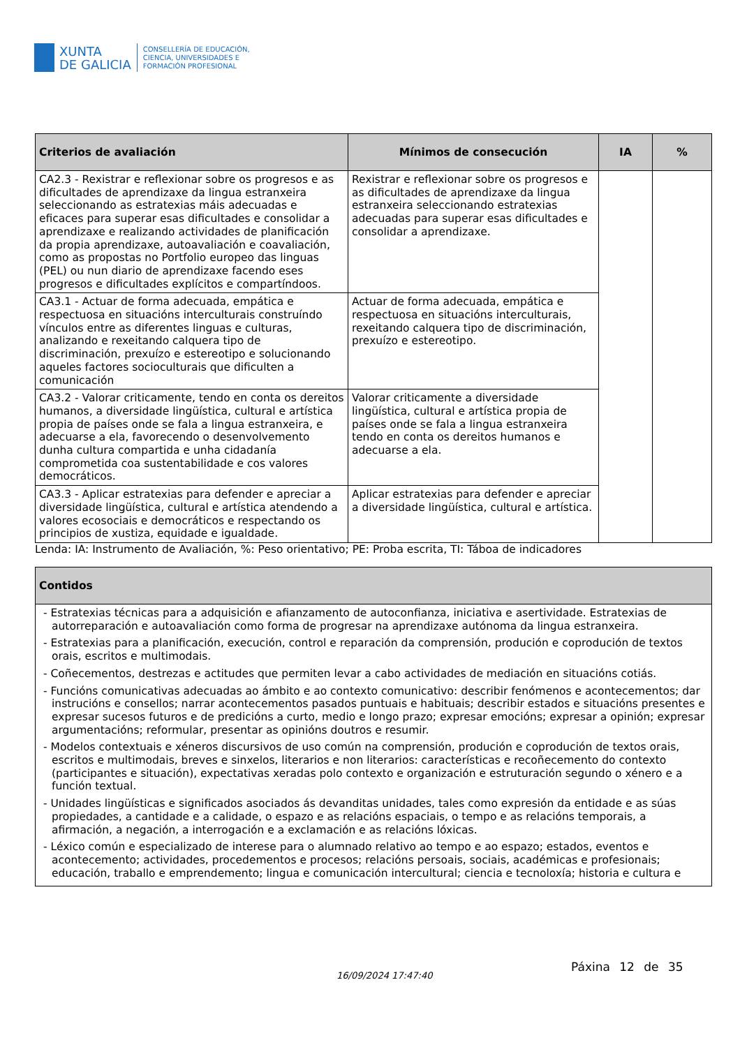XUNTA
DE GALICIA
CONSELLERÍA DE EDUCACIÓN,
CIENCIA, UNIVERSIDADES E
FORMACIÓN PROFESIONAL
| Criterios de avaliación | Mínimos de consecución | IA | % |
| --- | --- | --- | --- |
| CA2.3 - Rexistrar e reflexionar sobre os progresos e as dificultades de aprendizaxe da lingua estranxeira seleccionando as estratexias máis adecuadas e eficaces para superar esas dificultades e consolidar a aprendizaxe e realizando actividades de planificación da propia aprendizaxe, autoavaliación e coavaliación, como as propostas no Portfolio europeo das linguas (PEL) ou nun diario de aprendizaxe facendo eses progresos e dificultades explícitos e compartíndoos. | Rexistrar e reflexionar sobre os progresos e as dificultades de aprendizaxe da lingua estranxeira seleccionando estratexias adecuadas para superar esas dificultades e consolidar a aprendizaxe. | | |
| CA3.1 - Actuar de forma adecuada, empática e respectuosa en situacións interculturais construíndo vínculos entre as diferentes linguas e culturas, analizando e rexeitando calquera tipo de discriminación, prexuízo e estereotipo e solucionando aqueles factores socioculturais que dificulten a comunicación | Actuar de forma adecuada, empática e respectuosa en situacións interculturais, rexeitando calquera tipo de discriminación, prexuízo e estereotipo. | | |
| CA3.2 - Valorar criticamente, tendo en conta os dereitos humanos, a diversidade lingüística, cultural e artística propia de países onde se fala a lingua estranxeira, e adecuarse a ela, favorecendo o desenvolvemento dunha cultura compartida e unha cidadanía comprometida coa sustentabilidade e cos valores democráticos. | Valorar criticamente a diversidade lingüística, cultural e artística propia de países onde se fala a lingua estranxeira tendo en conta os dereitos humanos e adecuarse a ela. | | |
| CA3.3 - Aplicar estratexias para defender e apreciar a diversidade lingüística, cultural e artística atendendo a valores ecosociais e democráticos e respectando os principios de xustiza, equidade e igualdade. | Aplicar estratexias para defender e apreciar a diversidade lingüística, cultural e artística. | | |
Lenda: IA: Instrumento de Avaliación, %: Peso orientativo; PE: Proba escrita, TI: Táboa de indicadores
| Contidos |
| --- |
| - Estratexias técnicas para a adquisición e afianzamento de autoconfianza, iniciativa e asertividade. Estratexias de autorreparación e autoavaliación como forma de progresar na aprendizaxe autónoma da lingua estranxeira. - Estratexias para a planificación, execución, control e reparación da comprensión, produción e coprodución de textos orais, escritos e multimodais. - Coñecementos, destrezas e actitudes que permiten levar a cabo actividades de mediación en situacións cotiás. - Funcións comunicativas adecuadas ao ámbito e ao contexto comunicativo: describir fenómenos e acontecementos; dar instrucións e consellos; narrar acontecementos pasados puntuais e habituais; describir estados e situacións presentes e expresar sucesos futuros e de predicións a curto, medio e longo prazo; expresar emocións; expresar a opinión; expresar argumentacións; reformular, presentar as opinións doutros e resumir. - Modelos contextuais e xéneros discursivos de uso común na comprensión, produción e coprodución de textos orais, escritos e multimodais, breves e sinxelos, literarios e non literarios: características e recoñecemento do contexto (participantes e situación), expectativas xeradas polo contexto e organización e estruturación segundo o xénero e a función textual. - Unidades lingüísticas e significados asociados ás devanditas unidades, tales como expresión da entidade e as súas propiedades, a cantidade e a calidade, o espazo e as relacións espaciais, o tempo e as relacións temporais, a afirmación, a negación, a interrogación e a exclamación e as relacións lóxicas. - Léxico común e especializado de interese para o alumnado relativo ao tempo e ao espazo; estados, eventos e acontecemento; actividades, procedementos e procesos; relacións persoais, sociais, académicas e profesionais; educación, traballo e emprendemento; lingua e comunicación intercultural; ciencia e tecnoloxía; historia e cultura e |
16/09/2024 17:47:40
Páxina 12 de 35